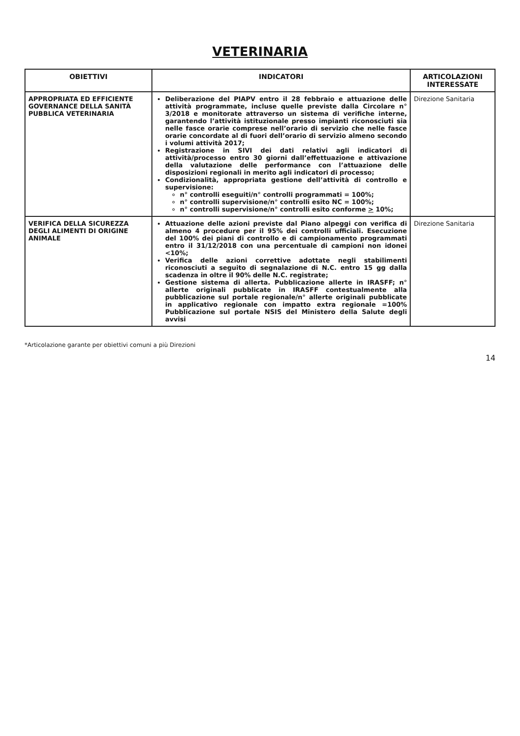VETERINARIA
| OBIETTIVI | INDICATORI | ARTICOLAZIONI INTERESSATE |
| --- | --- | --- |
| APPROPRIATA ED EFFICIENTE GOVERNANCE DELLA SANITÀ PUBBLICA VETERINARIA | Deliberazione del PIAPV entro il 28 febbraio e attuazione delle attività programmate, incluse quelle previste dalla Circolare n° 3/2018 e monitorate attraverso un sistema di verifiche interne, garantendo l’attività istituzionale presso impianti riconosciuti sia nelle fasce orarie comprese nell’orario di servizio che nelle fasce orarie concordate al di fuori dell’orario di servizio almeno secondo i volumi attività 2017; Registrazione in SIVI dei dati relativi agli indicatori di attività/processo entro 30 giorni dall’effettuazione e attivazione della valutazione delle performance con l’attuazione delle disposizioni regionali in merito agli indicatori di processo; Condizionalità, appropriata gestione dell’attività di controllo e supervisione: n° controlli eseguiti/n° controlli programmati = 100%; n° controlli supervisione/n° controlli esito NC = 100%; n° controlli supervisione/n° controlli esito conforme > 10%; | Direzione Sanitaria |
| VERIFICA DELLA SICUREZZA DEGLI ALIMENTI DI ORIGINE ANIMALE | Attuazione delle azioni previste dal Piano alpeggi con verifica di almeno 4 procedure per il 95% dei controlli ufficiali. Esecuzione del 100% dei piani di controllo e di campionamento programmati entro il 31/12/2018 con una percentuale di campioni non idonei <10%; Verifica delle azioni correttive adottate negli stabilimenti riconosciuti a seguito di segnalazione di N.C. entro 15 gg dalla scadenza in oltre il 90% delle N.C. registrate; Gestione sistema di allerta. Pubblicazione allerte in IRASFF; n° allerte originali pubblicate in IRASFF contestualmente alla pubblicazione sul portale regionale/n° allerte originali pubblicate in applicativo regionale con impatto extra regionale =100% Pubblicazione sul portale NSIS del Ministero della Salute degli avvisi | Direzione Sanitaria |
*Articolazione garante per obiettivi comuni a più Direzioni
14